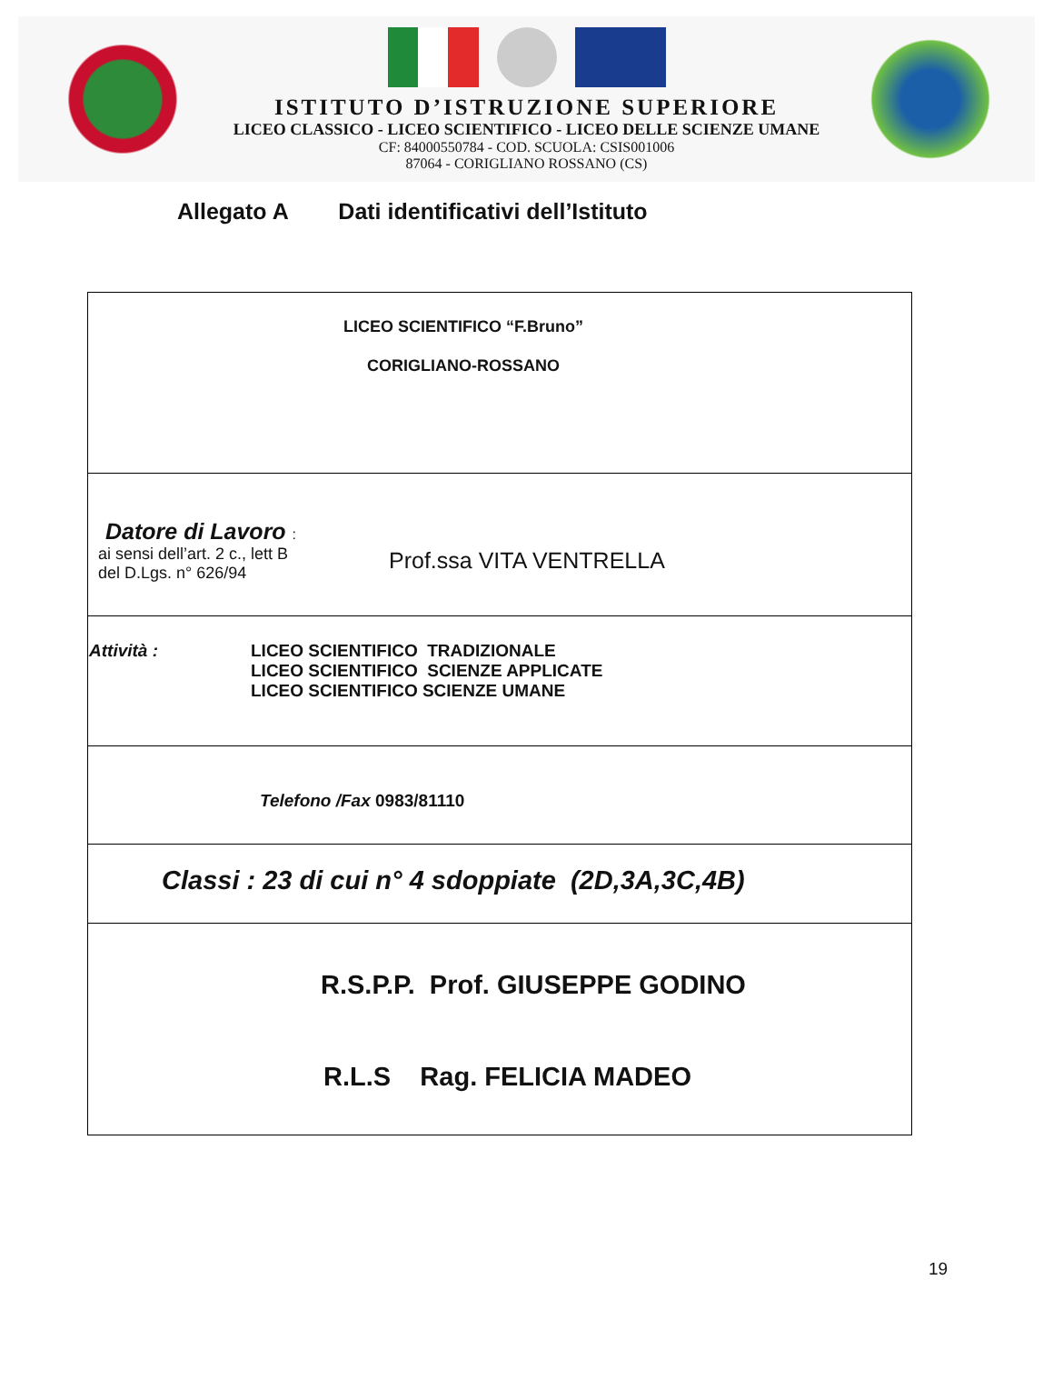ISTITUTO D’ISTRUZIONE SUPERIORE
LICEO CLASSICO - LICEO SCIENTIFICO - LICEO DELLE SCIENZE UMANE
CF: 84000550784 - COD. SCUOLA: CSIS001006
87064 - CORIGLIANO ROSSANO (CS)
Allegato A Dati identificativi dell’Istituto
| LICEO SCIENTIFICO “F.Bruno” CORIGLIANO-ROSSANO |
| Datore di Lavoro : ai sensi dell’art. 2 c., lett B del D.Lgs. n° 626/94 Prof.ssa VITA VENTRELLA |
| Attività : LICEO SCIENTIFICO TRADIZIONALE LICEO SCIENTIFICO SCIENZE APPLICATE LICEO SCIENTIFICO SCIENZE UMANE |
| Telefono /Fax 0983/81110 |
| Classi : 23 di cui n° 4 sdoppiate (2D,3A,3C,4B) |
| R.S.P.P. Prof. GIUSEPPE GODINO R.L.S Rag. FELICIA MADEO |
19